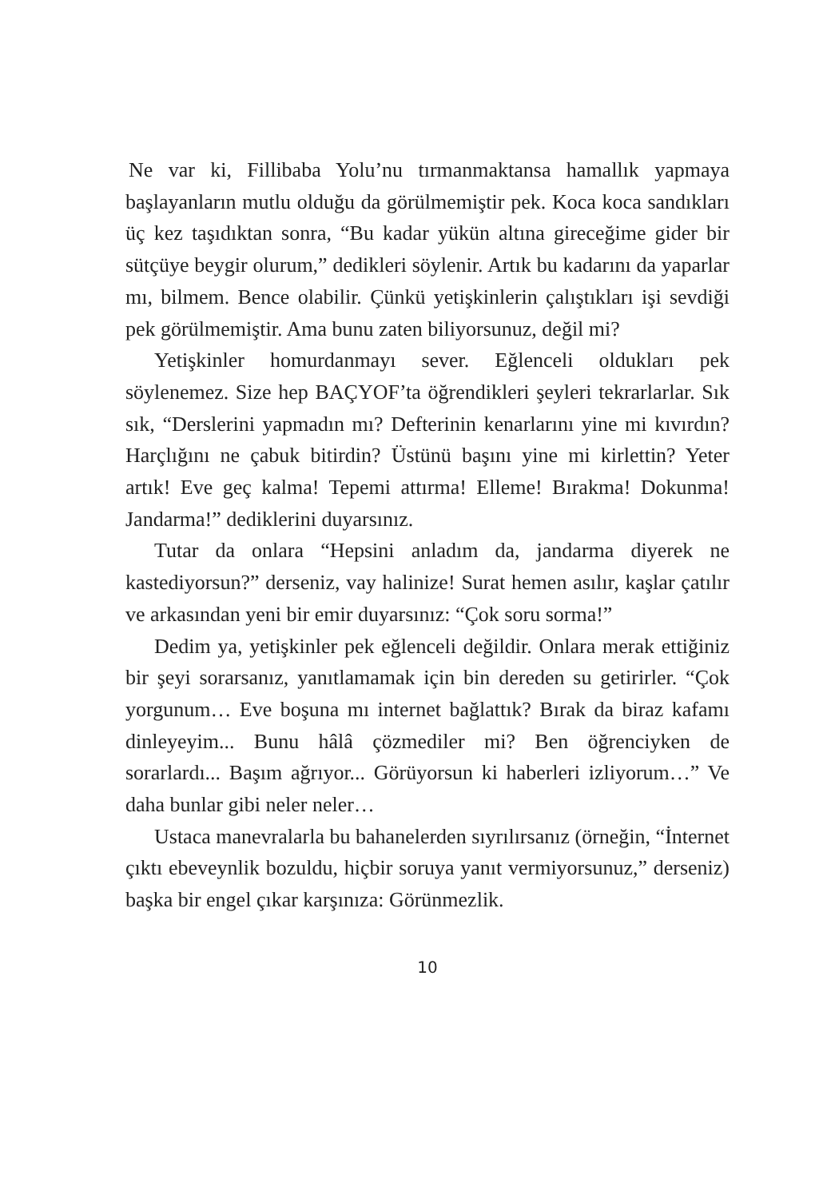Ne var ki, Fillibaba Yolu’nu tırmanmaktansa hamallık yapmaya başlayanların mutlu olduğu da görülmemiştir pek. Koca koca sandıkları üç kez taşıdıktan sonra, “Bu kadar yükün altına gireceğime gider bir sütçüye beygir olurum,” dedikleri söylenir. Artık bu kadarını da yaparlar mı, bilmem. Bence olabilir. Çünkü yetişkinlerin çalıştıkları işi sevdiği pek görülmemiştir. Ama bunu zaten biliyorsunuz, değil mi?
Yetişkinler homurdanmayı sever. Eğlenceli oldukları pek söylenemez. Size hep BAÇYOF’ta öğrendikleri şeyleri tekrarlarlar. Sık sık, “Derslerini yapmadın mı? Defterinin kenarlarını yine mi kıvırdın? Harçlığını ne çabuk bitirdin? Üstünü başını yine mi kirlettin? Yeter artık! Eve geç kalma! Tepemi attırma! Elleme! Bırakma! Dokunma! Jandarma!” dediklerini duyarsınız.
Tutar da onlara “Hepsini anladım da, jandarma diyerek ne kastediyorsun?” derseniz, vay halinize! Surat hemen asılır, kaşlar çatılır ve arkasından yeni bir emir duyarsınız: “Çok soru sorma!”
Dedim ya, yetişkinler pek eğlenceli değildir. Onlara merak ettiğiniz bir şeyi sorarsanız, yanıtlamamak için bin dereden su getirirler. “Çok yorgunum… Eve boşuna mı internet bağlattık? Bırak da biraz kafamı dinleyeyim... Bunu hâlâ çözmediler mi? Ben öğrenciyken de sorarlardı... Başım ağrıyor... Görüyorsun ki haberleri izliyorum…” Ve daha bunlar gibi neler neler…
Ustaca manevralarla bu bahanelerden sıyrılırsanız (örneğin, “İnternet çıktı ebeveynlik bozuldu, hiçbir soruya yanıt vermiyorsunuz,” derseniz) başka bir engel çıkar karşınıza: Görünmezlik.
10